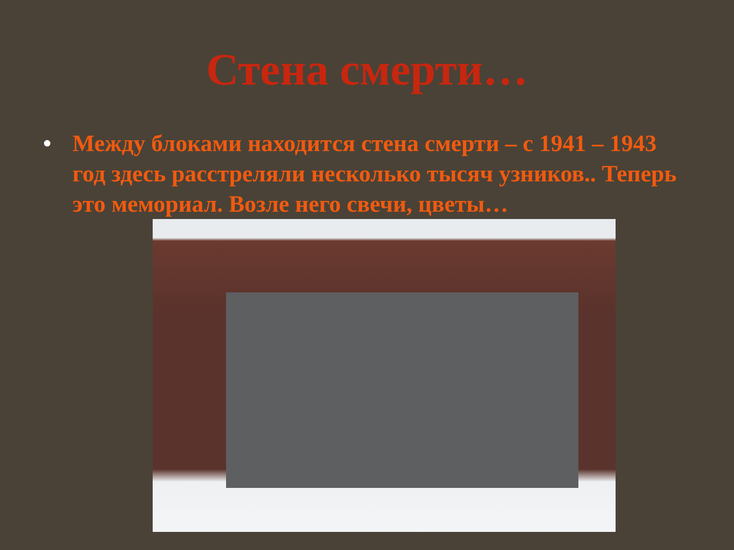Стена смерти…
• Между блоками находится стена смерти – с 1941 – 1943 год здесь расстреляли несколько тысяч узников.. Теперь это мемориал. Возле него свечи, цветы…